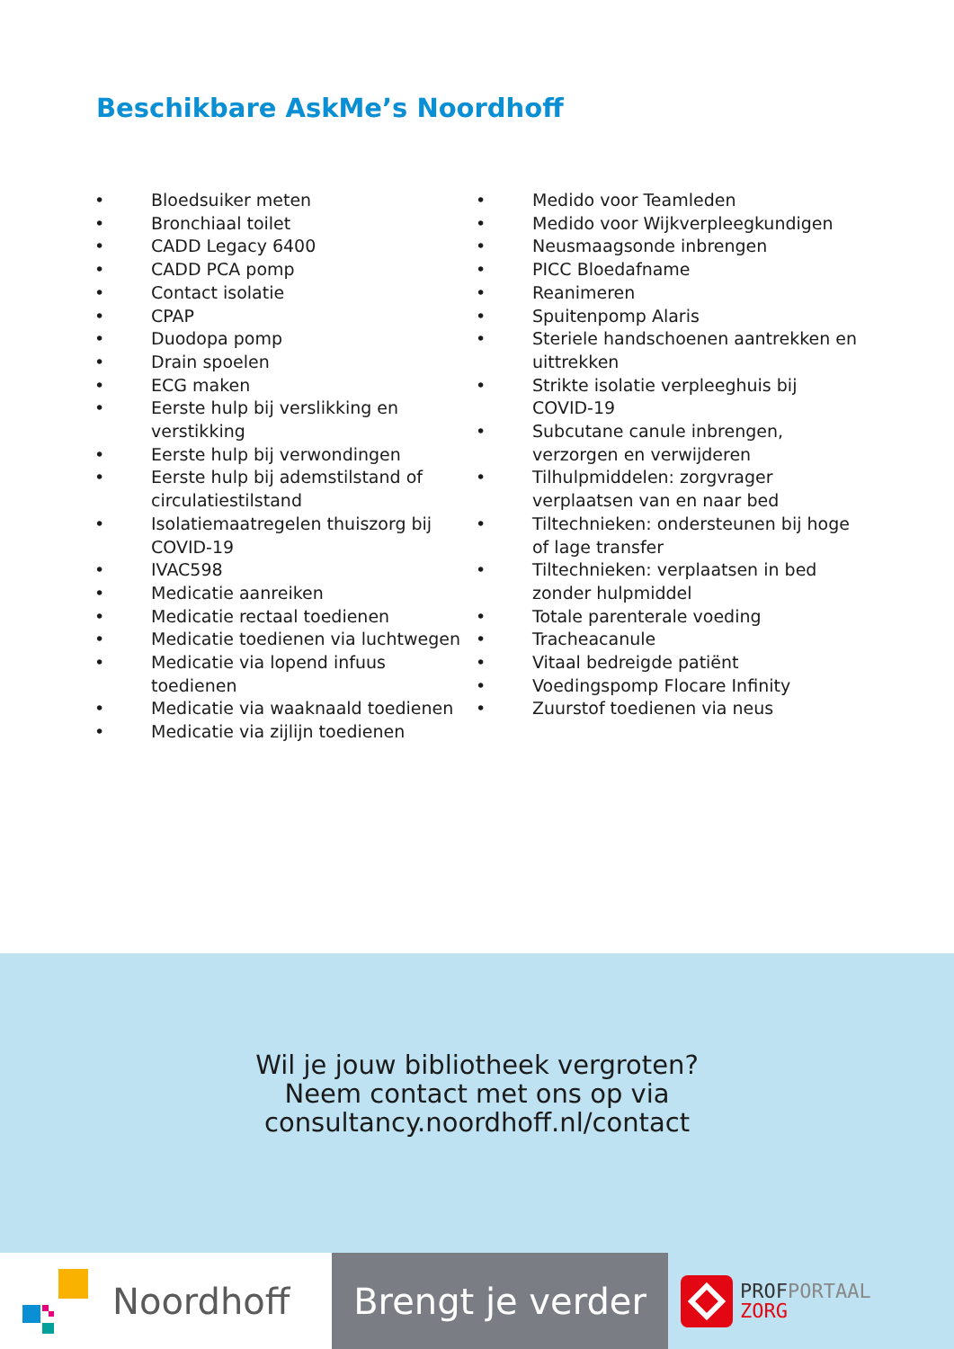Beschikbare AskMe’s Noordhoff
• Bloedsuiker meten
• Bronchiaal toilet
• CADD Legacy 6400
• CADD PCA pomp
• Contact isolatie
• CPAP
• Duodopa pomp
• Drain spoelen
• ECG maken
• Eerste hulp bij verslikking en verstikking
• Eerste hulp bij verwondingen
• Eerste hulp bij ademstilstand of circulatiestilstand
• Isolatiemaatregelen thuiszorg bij COVID-19
• IVAC598
• Medicatie aanreiken
• Medicatie rectaal toedienen
• Medicatie toedienen via luchtwegen
• Medicatie via lopend infuus toedienen
• Medicatie via waaknaald toedienen
• Medicatie via zijlijn toedienen
• Medido voor Teamleden
• Medido voor Wijkverpleegkundigen
• Neusmaagsonde inbrengen
• PICC Bloedafname
• Reanimeren
• Spuitenpomp Alaris
• Steriele handschoenen aantrekken en uittrekken
• Strikte isolatie verpleeghuis bij COVID-19
• Subcutane canule inbrengen, verzorgen en verwijderen
• Tilhulpmiddelen: zorgvrager verplaatsen van en naar bed
• Tiltechnieken: ondersteunen bij hoge of lage transfer
• Tiltechnieken: verplaatsen in bed zonder hulpmiddel
• Totale parenterale voeding
• Tracheacanule
• Vitaal bedreigde patiënt
• Voedingspomp Flocare Infinity
• Zuurstof toedienen via neus
Wil je jouw bibliotheek vergroten?
Neem contact met ons op via
consultancy.noordhoff.nl/contact
Noordhoff Brengt je verder
PROF PORTAAL
ZORG